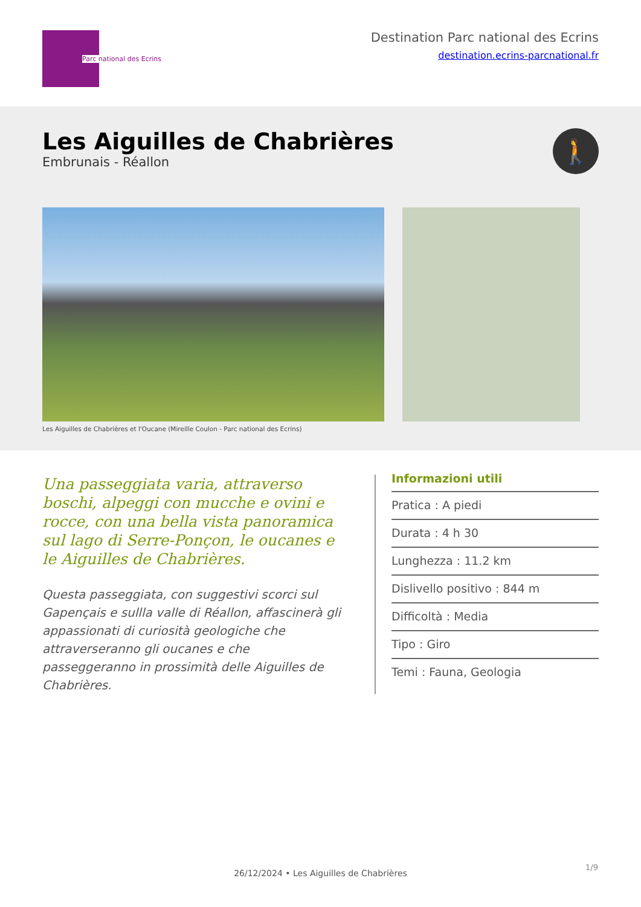Parc national des Ecrins
Destination Parc national des Ecrins
destination.ecrins-parcnational.fr
Les Aiguilles de Chabrières
Embrunais - Réallon
🚶
Les Aiguilles de Chabrières et l'Oucane (Mireille Coulon - Parc national des Ecrins)
Una passeggiata varia, attraverso boschi, alpeggi con mucche e ovini e rocce, con una bella vista panoramica sul lago di Serre-Ponçon, le oucanes e le Aiguilles de Chabrières.
Questa passeggiata, con suggestivi scorci sul Gapençais e sullla valle di Réallon, affascinerà gli appassionati di curiosità geologiche che attraverseranno gli oucanes e che passeggeranno in prossimità delle Aiguilles de Chabrières.
Informazioni utili
Pratica : A piedi
Durata : 4 h 30
Lunghezza : 11.2 km
Dislivello positivo : 844 m
Difficoltà : Media
Tipo : Giro
Temi : Fauna, Geologia
1/9
26/12/2024 • Les Aiguilles de Chabrières